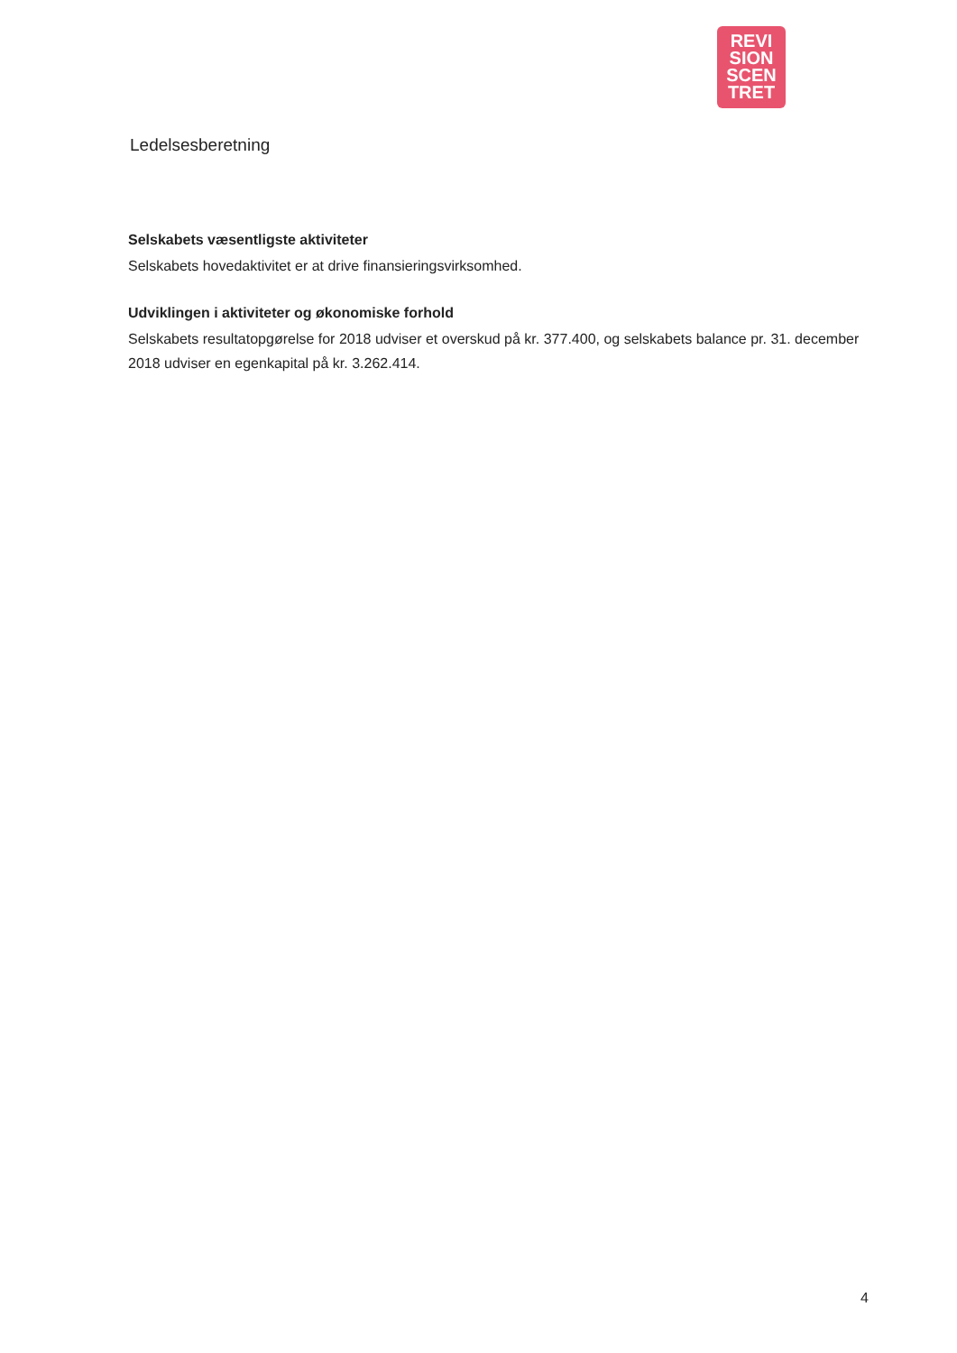REVI
SION
SCEN
TRET
Ledelsesberetning
Selskabets væsentligste aktiviteter
Selskabets hovedaktivitet er at drive finansieringsvirksomhed.
Udviklingen i aktiviteter og økonomiske forhold
Selskabets resultatopgørelse for 2018 udviser et overskud på kr. 377.400, og selskabets balance pr. 31. december 2018 udviser en egenkapital på kr. 3.262.414.
4